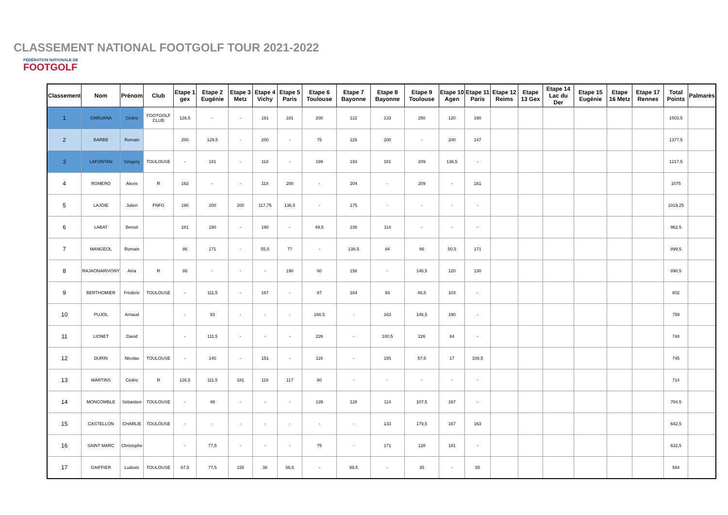CLASSEMENT NATIONAL FOOTGOLF TOUR 2021-2022
FÉDÉRATION NATIONALE DE
FOOTGOLF
| Classement | Nom | Prénom | Club | Etape 1 gex | Etape 2 Eugénie | Etape 3 Metz | Etape 4 Vichy | Etape 5 Paris | Etape 6 Toulouse | Etape 7 Bayonne | Etape 8 Bayonne | Etape 9 Toulouse | Etape 10 Agen | Etape 11 Paris | Etape 12 Reims | Etape 13 Gex | Etape 14 Lac du Der | Etape 15 Eugénie | Etape 16 Metz | Etape 17 Rennes | Total Points | Palmarès |
| --- | --- | --- | --- | --- | --- | --- | --- | --- | --- | --- | --- | --- | --- | --- | --- | --- | --- | --- | --- | --- | --- | --- |
| 1 | CARUANA | Cédric | FOOTGOLF CLUB | 126,5 | - | - | 181 | 181 | 200 | 122 | 133 | 250 | 120 | 190 | | | | | | | 1503,5 | |
| 2 | BARBE | Romain | | 200 | 129,5 | - | 200 | - | 75 | 226 | 200 | - | 200 | 147 | | | | | | | 1377,5 | |
| 3 | LAFONTAN | Grégory | TOULOUSE | - | 181 | - | 118 | - | 199 | 193 | 181 | 209 | 136,5 | - | | | | | | | 1217,5 | |
| 4 | ROMERO | Alexis | R | 163 | - | - | 118 | 200 | - | 204 | - | 209 | - | 181 | | | | | | | 1075 | |
| 5 | LAJOIE | Julien | FNFG | 190 | 200 | 200 | 117,75 | 136,5 | - | 175 | - | - | - | - | | | | | | | 1019,25 | |
| 6 | LABAT | Benoit | | 181 | 190 | - | 190 | - | 49,5 | 238 | 114 | - | - | - | | | | | | | 962,5 | |
| 7 | MANGEOL | Romain | | 86 | 171 | - | 55,5 | 77 | - | 138,5 | 84 | 66 | 50,5 | 171 | | | | | | | 899,5 | |
| 8 | RAJAONARIVONY | Aina | R | 86 | - | - | - | 190 | 60 | 158 | - | 146,5 | 120 | 130 | | | | | | | 890,5 | |
| 9 | BERTHOMIER | Frédéric | TOULOUSE | - | 111,5 | - | 167 | - | 97 | 184 | 93 | 46,5 | 103 | - | | | | | | | 802 | |
| 10 | PUJOL | Arnaud | | - | 93 | - | - | - | 166,5 | - | 163 | 146,5 | 190 | - | | | | | | | 759 | |
| 11 | LIONET | David | | - | 111,5 | - | - | - | 226 | - | 100,5 | 226 | 84 | - | | | | | | | 748 | |
| 12 | DURIN | Nicolas | TOULOUSE | - | 140 | - | 151 | - | 116 | - | 155 | 57,5 | 17 | 108,5 | | | | | | | 745 | |
| 13 | MARTINS | Cédric | R | 126,5 | 111,5 | 181 | 118 | 117 | 60 | - | - | - | - | - | | | | | | | 714 | |
| 14 | MONCOMBLE | Sébastien | TOULOUSE | - | 49 | - | - | - | 139 | 128 | 114 | 107,5 | 167 | - | | | | | | | 704,5 | |
| 15 | CASTELLON | CHARLIE | TOULOUSE | - | - | - | - | - | - | - | 133 | 179,5 | 167 | 163 | | | | | | | 642,5 | |
| 16 | SAINT MARC | Christophe | | - | 77,5 | - | - | - | 75 | - | 171 | 128 | 181 | - | | | | | | | 632,5 | |
| 17 | GAIFFIER | Ludovic | TOULOUSE | 67,5 | 77,5 | 155 | 38 | 56,5 | - | 99,5 | - | 35 | - | 55 | | | | | | | 584 | |